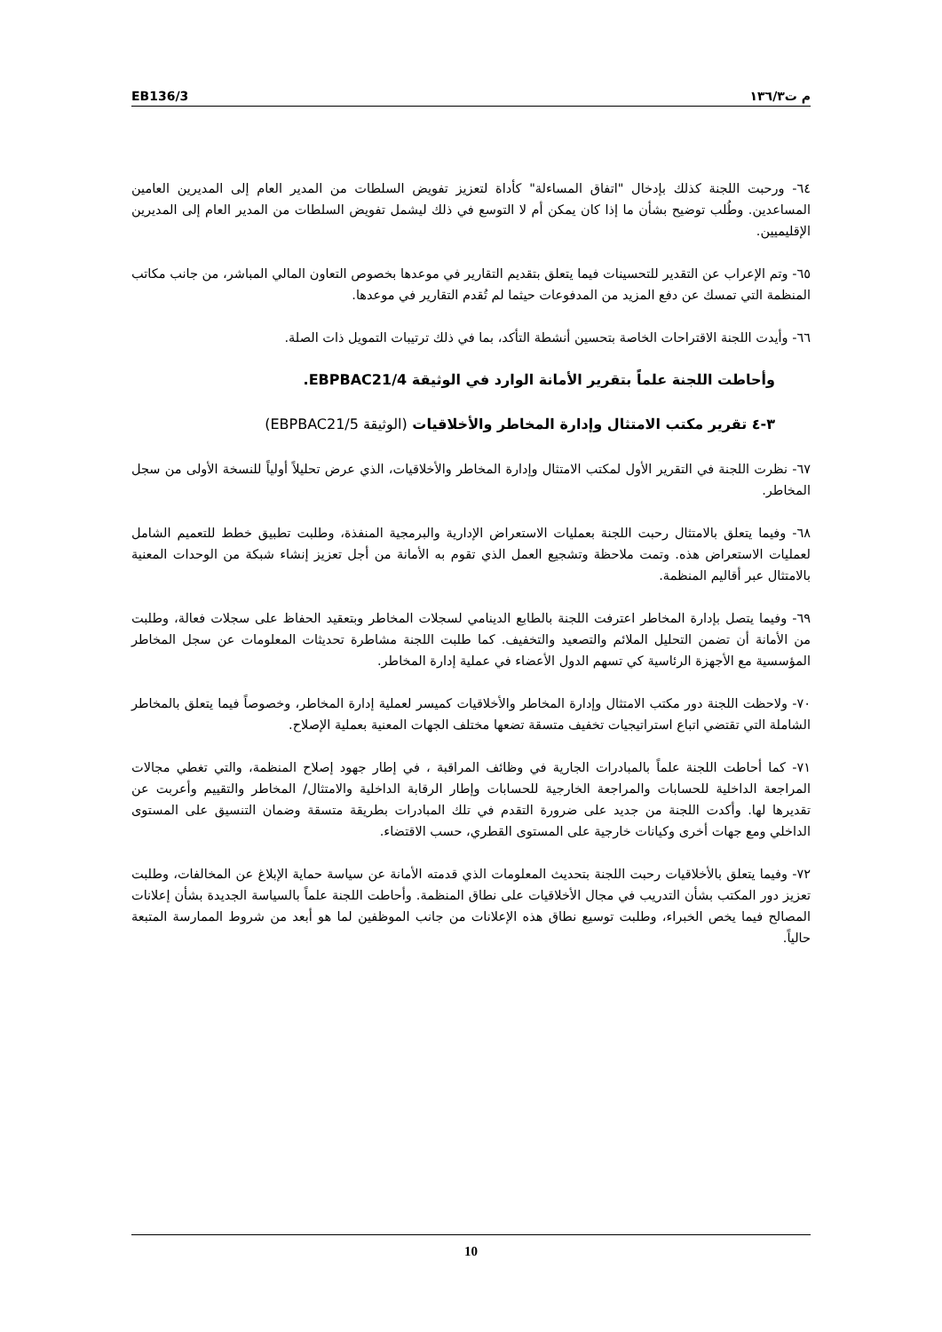EB136/3 م ت١٣٦/٣
٦٤- ورحبت اللجنة كذلك بإدخال "اتفاق المساءلة" كأداة لتعزيز تفويض السلطات من المدير العام إلى المديرين العامين المساعدين. وطُلب توضيح بشأن ما إذا كان يمكن أم لا التوسع في ذلك ليشمل تفويض السلطات من المدير العام إلى المديرين الإقليميين.
٦٥- وتم الإعراب عن التقدير للتحسينات فيما يتعلق بتقديم التقارير في موعدها بخصوص التعاون المالي المباشر، من جانب مكاتب المنظمة التي تمسك عن دفع المزيد من المدفوعات حيثما لم تُقدم التقارير في موعدها.
٦٦- وأيدت اللجنة الاقتراحات الخاصة بتحسين أنشطة التأكد، بما في ذلك ترتيبات التمويل ذات الصلة.
وأحاطت اللجنة علماً بتقرير الأمانة الوارد في الوثيقة EBPBAC21/4.
٣-٤ تقرير مكتب الامتثال وإدارة المخاطر والأخلاقيات (الوثيقة EBPBAC21/5)
٦٧- نظرت اللجنة في التقرير الأول لمكتب الامتثال وإدارة المخاطر والأخلاقيات، الذي عرض تحليلاً أولياً للنسخة الأولى من سجل المخاطر.
٦٨- وفيما يتعلق بالامتثال رحبت اللجنة بعمليات الاستعراض الإدارية والبرمجية المنفذة، وطلبت تطبيق خطط للتعميم الشامل لعمليات الاستعراض هذه. وتمت ملاحظة وتشجيع العمل الذي تقوم به الأمانة من أجل تعزيز إنشاء شبكة من الوحدات المعنية بالامتثال عبر أقاليم المنظمة.
٦٩- وفيما يتصل بإدارة المخاطر اعترفت اللجنة بالطابع الدينامي لسجلات المخاطر وبتعقيد الحفاظ على سجلات فعالة، وطلبت من الأمانة أن تضمن التحليل الملائم والتصعيد والتخفيف. كما طلبت اللجنة مشاطرة تحديثات المعلومات عن سجل المخاطر المؤسسية مع الأجهزة الرئاسية كي تسهم الدول الأعضاء في عملية إدارة المخاطر.
٧٠- ولاحظت اللجنة دور مكتب الامتثال وإدارة المخاطر والأخلاقيات كميسر لعملية إدارة المخاطر، وخصوصاً فيما يتعلق بالمخاطر الشاملة التي تقتضي اتباع استراتيجيات تخفيف متسقة تضعها مختلف الجهات المعنية بعملية الإصلاح.
٧١- كما أحاطت اللجنة علماً بالمبادرات الجارية في وظائف المراقبة ، في إطار جهود إصلاح المنظمة، والتي تغطي مجالات المراجعة الداخلية للحسابات والمراجعة الخارجية للحسابات وإطار الرقابة الداخلية والامتثال/ المخاطر والتقييم وأعربت عن تقديرها لها. وأكدت اللجنة من جديد على ضرورة التقدم في تلك المبادرات بطريقة متسقة وضمان التنسيق على المستوى الداخلي ومع جهات أخرى وكيانات خارجية على المستوى القطري، حسب الاقتضاء.
٧٢- وفيما يتعلق بالأخلاقيات رحبت اللجنة بتحديث المعلومات الذي قدمته الأمانة عن سياسة حماية الإبلاغ عن المخالفات، وطلبت تعزيز دور المكتب بشأن التدريب في مجال الأخلاقيات على نطاق المنظمة. وأحاطت اللجنة علماً بالسياسة الجديدة بشأن إعلانات المصالح فيما يخص الخبراء، وطلبت توسيع نطاق هذه الإعلانات من جانب الموظفين لما هو أبعد من شروط الممارسة المتبعة حالياً.
10